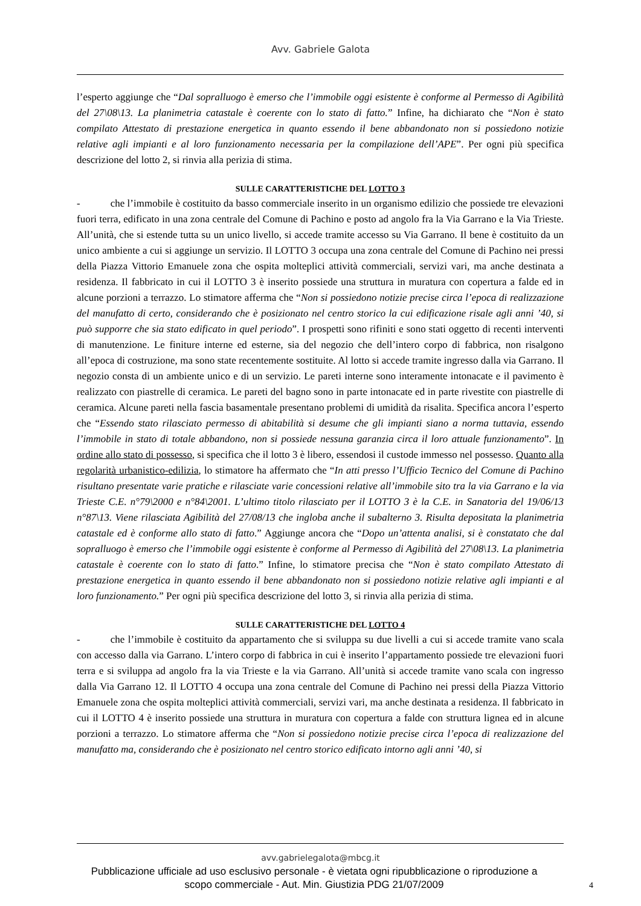Avv. Gabriele Galota
l’esperto aggiunge che “Dal sopralluogo è emerso che l’immobile oggi esistente è conforme al Permesso di Agibilità del 27\08\13. La planimetria catastale è coerente con lo stato di fatto.” Infine, ha dichiarato che “Non è stato compilato Attestato di prestazione energetica in quanto essendo il bene abbandonato non si possiedono notizie relative agli impianti e al loro funzionamento necessaria per la compilazione dell’APE”. Per ogni più specifica descrizione del lotto 2, si rinvia alla perizia di stima.
SULLE CARATTERISTICHE DEL LOTTO 3
- che l’immobile è costituito da basso commerciale inserito in un organismo edilizio che possiede tre elevazioni fuori terra, edificato in una zona centrale del Comune di Pachino e posto ad angolo fra la Via Garrano e la Via Trieste. All’unità, che si estende tutta su un unico livello, si accede tramite accesso su Via Garrano. Il bene è costituito da un unico ambiente a cui si aggiunge un servizio. Il LOTTO 3 occupa una zona centrale del Comune di Pachino nei pressi della Piazza Vittorio Emanuele zona che ospita molteplici attività commerciali, servizi vari, ma anche destinata a residenza. Il fabbricato in cui il LOTTO 3 è inserito possiede una struttura in muratura con copertura a falde ed in alcune porzioni a terrazzo. Lo stimatore afferma che “Non si possiedono notizie precise circa l’epoca di realizzazione del manufatto di certo, considerando che è posizionato nel centro storico la cui edificazione risale agli anni ’40, si può supporre che sia stato edificato in quel periodo”. I prospetti sono rifiniti e sono stati oggetto di recenti interventi di manutenzione. Le finiture interne ed esterne, sia del negozio che dell’intero corpo di fabbrica, non risalgono all’epoca di costruzione, ma sono state recentemente sostituite. Al lotto si accede tramite ingresso dalla via Garrano. Il negozio consta di un ambiente unico e di un servizio. Le pareti interne sono interamente intonacate e il pavimento è realizzato con piastrelle di ceramica. Le pareti del bagno sono in parte intonacate ed in parte rivestite con piastrelle di ceramica. Alcune pareti nella fascia basamentale presentano problemi di umidità da risalita. Specifica ancora l’esperto che “Essendo stato rilasciato permesso di abitabilità si desume che gli impianti siano a norma tuttavia, essendo l’immobile in stato di totale abbandono, non si possiede nessuna garanzia circa il loro attuale funzionamento”. In ordine allo stato di possesso, si specifica che il lotto 3 è libero, essendosi il custode immesso nel possesso. Quanto alla regolarità urbanistico-edilizia, lo stimatore ha affermato che “In atti presso l’Ufficio Tecnico del Comune di Pachino risultano presentate varie pratiche e rilasciate varie concessioni relative all’immobile sito tra la via Garrano e la via Trieste C.E. n°79\2000 e n°84\2001. L’ultimo titolo rilasciato per il LOTTO 3 è la C.E. in Sanatoria del 19/06/13 n°87\13. Viene rilasciata Agibilità del 27/08/13 che ingloba anche il subalterno 3. Risulta depositata la planimetria catastale ed è conforme allo stato di fatto.” Aggiunge ancora che “Dopo un’attenta analisi, si è constatato che dal sopralluogo è emerso che l’immobile oggi esistente è conforme al Permesso di Agibilità del 27\08\13. La planimetria catastale è coerente con lo stato di fatto.” Infine, lo stimatore precisa che “Non è stato compilato Attestato di prestazione energetica in quanto essendo il bene abbandonato non si possiedono notizie relative agli impianti e al loro funzionamento.” Per ogni più specifica descrizione del lotto 3, si rinvia alla perizia di stima.
SULLE CARATTERISTICHE DEL LOTTO 4
- che l’immobile è costituito da appartamento che si sviluppa su due livelli a cui si accede tramite vano scala con accesso dalla via Garrano. L’intero corpo di fabbrica in cui è inserito l’appartamento possiede tre elevazioni fuori terra e si sviluppa ad angolo fra la via Trieste e la via Garrano. All’unità si accede tramite vano scala con ingresso dalla Via Garrano 12. Il LOTTO 4 occupa una zona centrale del Comune di Pachino nei pressi della Piazza Vittorio Emanuele zona che ospita molteplici attività commerciali, servizi vari, ma anche destinata a residenza. Il fabbricato in cui il LOTTO 4 è inserito possiede una struttura in muratura con copertura a falde con struttura lignea ed in alcune porzioni a terrazzo. Lo stimatore afferma che “Non si possiedono notizie precise circa l’epoca di realizzazione del manufatto ma, considerando che è posizionato nel centro storico edificato intorno agli anni ’40, si
avv.gabrielegalota@mbcg.it
Pubblicazione ufficiale ad uso esclusivo personale - è vietata ogni ripubblicazione o riproduzione a scopo commerciale - Aut. Min. Giustizia PDG 21/07/2009
4